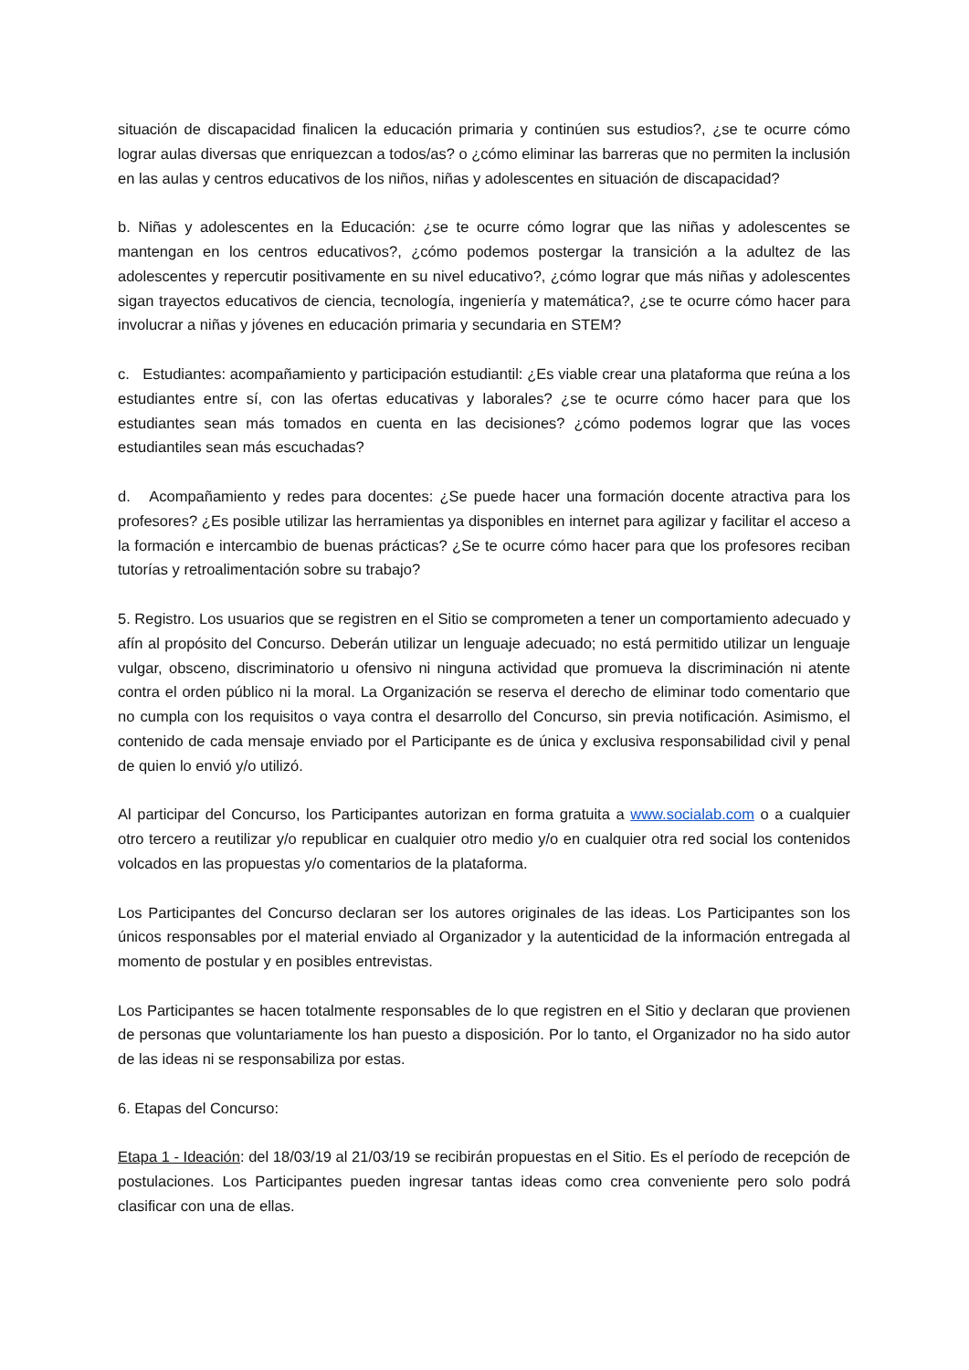situación de discapacidad finalicen la educación primaria y continúen sus estudios?, ¿se te ocurre cómo lograr aulas diversas que enriquezcan a todos/as? o ¿cómo eliminar las barreras que no permiten la inclusión en las aulas y centros educativos de los niños, niñas y adolescentes en situación de discapacidad?
b. Niñas y adolescentes en la Educación: ¿se te ocurre cómo lograr que las niñas y adolescentes se mantengan en los centros educativos?, ¿cómo podemos postergar la transición a la adultez de las adolescentes y repercutir positivamente en su nivel educativo?, ¿cómo lograr que más niñas y adolescentes sigan trayectos educativos de ciencia, tecnología, ingeniería y matemática?, ¿se te ocurre cómo hacer para involucrar a niñas y jóvenes en educación primaria y secundaria en STEM?
c. Estudiantes: acompañamiento y participación estudiantil: ¿Es viable crear una plataforma que reúna a los estudiantes entre sí, con las ofertas educativas y laborales? ¿se te ocurre cómo hacer para que los estudiantes sean más tomados en cuenta en las decisiones? ¿cómo podemos lograr que las voces estudiantiles sean más escuchadas?
d. Acompañamiento y redes para docentes: ¿Se puede hacer una formación docente atractiva para los profesores? ¿Es posible utilizar las herramientas ya disponibles en internet para agilizar y facilitar el acceso a la formación e intercambio de buenas prácticas? ¿Se te ocurre cómo hacer para que los profesores reciban tutorías y retroalimentación sobre su trabajo?
5. Registro. Los usuarios que se registren en el Sitio se comprometen a tener un comportamiento adecuado y afín al propósito del Concurso. Deberán utilizar un lenguaje adecuado; no está permitido utilizar un lenguaje vulgar, obsceno, discriminatorio u ofensivo ni ninguna actividad que promueva la discriminación ni atente contra el orden público ni la moral. La Organización se reserva el derecho de eliminar todo comentario que no cumpla con los requisitos o vaya contra el desarrollo del Concurso, sin previa notificación. Asimismo, el contenido de cada mensaje enviado por el Participante es de única y exclusiva responsabilidad civil y penal de quien lo envió y/o utilizó.
Al participar del Concurso, los Participantes autorizan en forma gratuita a www.socialab.com o a cualquier otro tercero a reutilizar y/o republicar en cualquier otro medio y/o en cualquier otra red social los contenidos volcados en las propuestas y/o comentarios de la plataforma.
Los Participantes del Concurso declaran ser los autores originales de las ideas. Los Participantes son los únicos responsables por el material enviado al Organizador y la autenticidad de la información entregada al momento de postular y en posibles entrevistas.
Los Participantes se hacen totalmente responsables de lo que registren en el Sitio y declaran que provienen de personas que voluntariamente los han puesto a disposición. Por lo tanto, el Organizador no ha sido autor de las ideas ni se responsabiliza por estas.
6. Etapas del Concurso:
Etapa 1 - Ideación: del 18/03/19 al 21/03/19 se recibirán propuestas en el Sitio. Es el período de recepción de postulaciones. Los Participantes pueden ingresar tantas ideas como crea conveniente pero solo podrá clasificar con una de ellas.